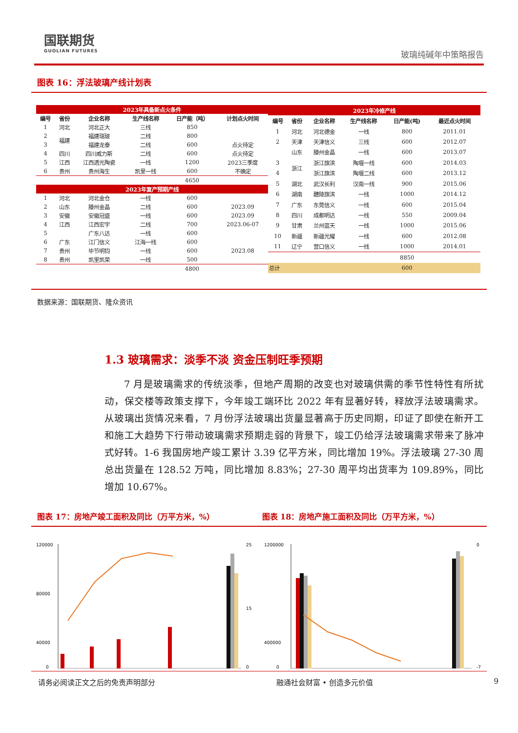国联期货
GUOLIAN FUTURES
玻璃纯碱年中策略报告
图表 16：浮法玻璃产线计划表
| 2023年具备新点火条件 | | | | | |
| 编号 | 省份 | 企业名称 | 生产线名称 | 日产能（吨） | 计划点火时间 |
| 1 | 河北 | 河北正大 | 三线 | 850 | |
| 2 | 福建 | 福建瑞玻 | 二线 | 800 | |
| 3 | | 福建龙泰 | 二线 | 600 | 点火待定 |
| 4 | 四川 | 四川威力斯 | 二线 | 600 | 点火待定 |
| 5 | 江西 | 江西透光陶瓷 | 一线 | 1200 | 2023三季度 |
| 6 | 贵州 | 贵州海生 | 凯里一线 | 600 | 不确定 |
| | | | | 4650 | |
| 2023年复产预期产线 | | | | | |
| 1 | 河北 | 河北金仓 | 一线 | 600 | |
| 2 | 山东 | 滕州金晶 | 二线 | 600 | 2023.09 |
| 3 | 安徽 | 安徽冠盛 | 一线 | 600 | 2023.09 |
| 4 | 江西 | 江西宏宇 | 二线 | 700 | 2023.06-07 |
| 5 | | 广东八达 | 一线 | 600 | |
| 6 | 广东 | 江门信义 | 江海一线 | 600 | |
| 7 | 贵州 | 毕节明钧 | 一线 | 600 | 2023.08 |
| 8 | 贵州 | 凯里凯荣 | 一线 | 500 | |
| | | | | 4800 | |
| 2023年冷修产线 | | | | | |
| 编号 | 省份 | 企业名称 | 生产线名称 | 日产能(吨) | 最近点火时间 |
| 1 | 河北 | 河北德金 | 一线 | 800 | 2011.01 |
| 2 | 天津 | 天津信义 | 三线 | 600 | 2012.07 |
| | 山东 | 滕州金晶 | 一线 | 600 | 2013.07 |
| 3 | 浙江 | 浙江旗滨 | 陶堰一线 | 600 | 2014.03 |
| 4 | | 浙江旗滨 | 陶堰二线 | 600 | 2013.12 |
| 5 | 湖北 | 武汉长利 | 汉南一线 | 900 | 2015.06 |
| 6 | 湖南 | 醴陵旗滨 | 一线 | 1000 | 2014.12 |
| 7 | 广东 | 东莞信义 | 一线 | 600 | 2015.04 |
| 8 | 四川 | 成都明达 | 一线 | 550 | 2009.04 |
| 9 | 甘肃 | 兰州蓝天 | 一线 | 1000 | 2015.06 |
| 10 | 新疆 | 新疆光耀 | 一线 | 600 | 2012.08 |
| 11 | 辽宁 | 营口信义 | 一线 | 1000 | 2014.01 |
| | | | | 8850 | |
| 总计 | | | | 600 | |
数据来源：国联期货、隆众资讯
1.3 玻璃需求：淡季不淡 资金压制旺季预期
7 月是玻璃需求的传统淡季，但地产周期的改变也对玻璃供需的季节性特性有所扰动，保交楼等政策支撑下，今年竣工端环比 2022 年有显著好转，释放浮法玻璃需求。从玻璃出货情况来看，7 月份浮法玻璃出货量显著高于历史同期，印证了即使在新开工和施工大趋势下行带动玻璃需求预期走弱的背景下，竣工仍给浮法玻璃需求带来了脉冲式好转。1-6 我国房地产竣工累计 3.39 亿平方米，同比增加 19%。浮法玻璃 27-30 周总出货量在 128.52 万吨，同比增加 8.83%；27-30 周平均出货率为 109.89%，同比增加 10.67%。
图表 17：房地产竣工面积及同比（万平方米，%）
图表 18：房地产施工面积及同比（万平方米，%）
120000
80000
40000
0
25
15
0
1200000
400000
0
0
-7
请务必阅读正文之后的免责声明部分 融通社会财富 • 创造多元价值 9